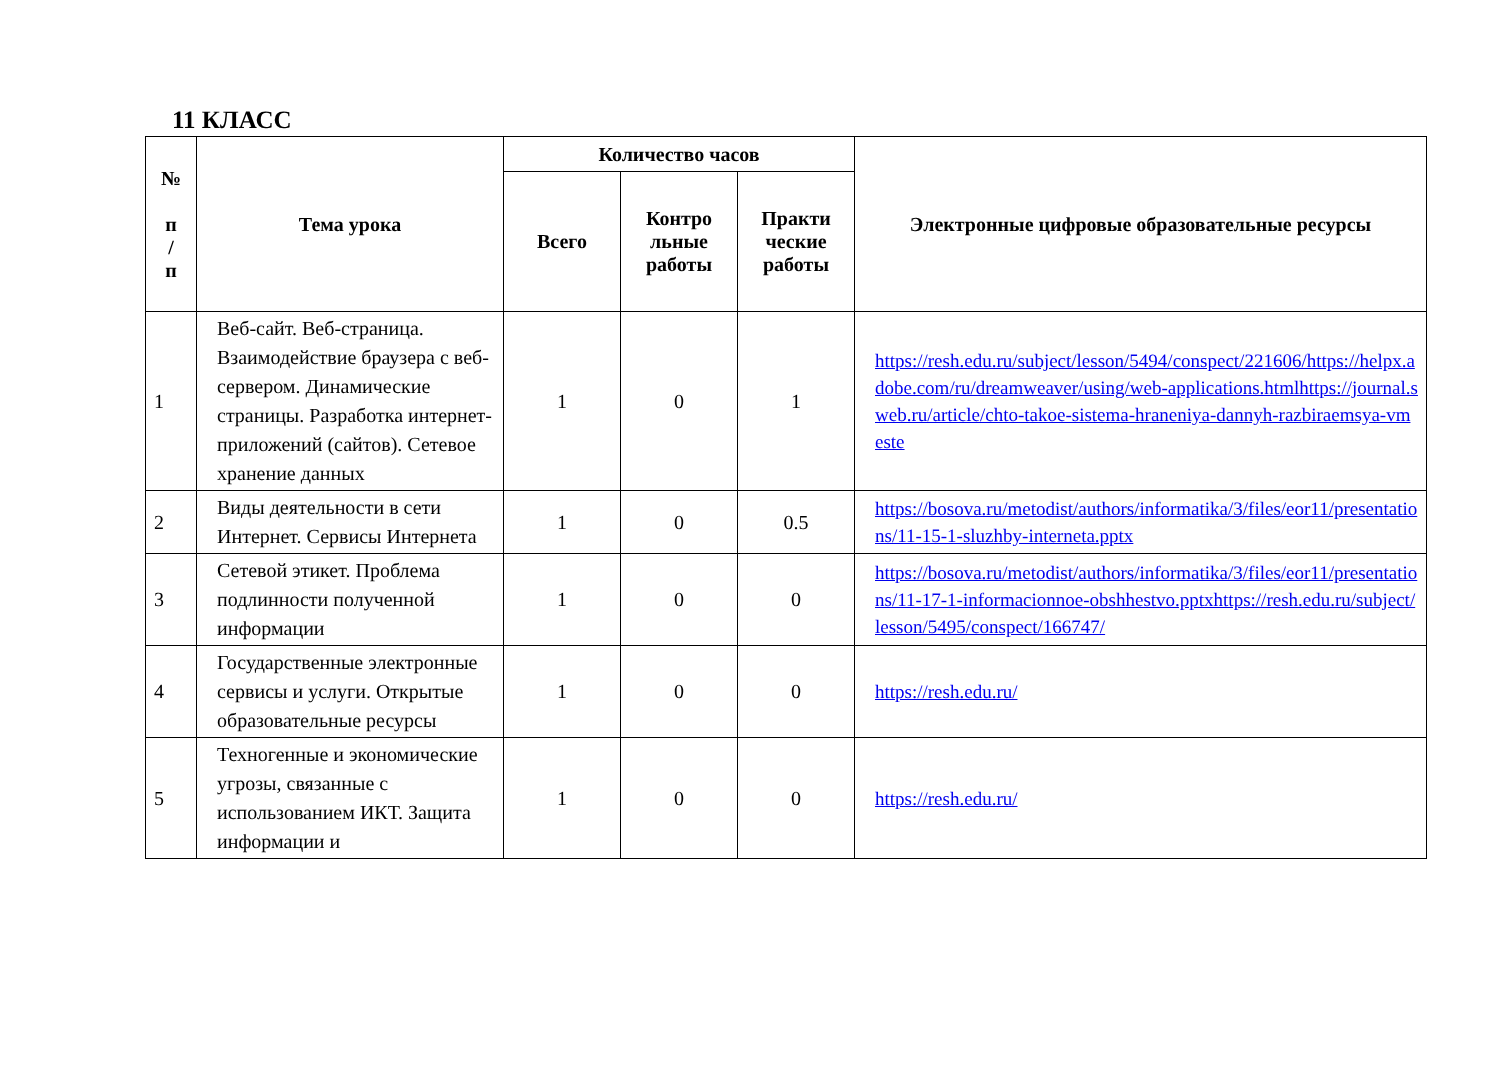11 КЛАСС
| № п / п | Тема урока | Количество часов | | | Электронные цифровые образовательные ресурсы |
| --- | --- | --- | --- | --- | --- |
| | | Всего | Контро льные работы | Практи ческие работы | |
| 1 | Веб-сайт. Веб-страница. Взаимодействие браузера с веб-сервером. Динамические страницы. Разработка интернет-приложений (сайтов). Сетевое хранение данных | 1 | 0 | 1 | https://resh.edu.ru/subject/lesson/5494/conspect/221606/https://helpx.adobe.com/ru/dreamweaver/using/web-applications.htmlhttps://journal.sweb.ru/article/chto-takoe-sistema-hraneniya-dannyh-razbiraemsya-vmeste |
| 2 | Виды деятельности в сети Интернет. Сервисы Интернета | 1 | 0 | 0.5 | https://bosova.ru/metodist/authors/informatika/3/files/eor11/presentations/11-15-1-sluzhby-interneta.pptx |
| 3 | Сетевой этикет. Проблема подлинности полученной информации | 1 | 0 | 0 | https://bosova.ru/metodist/authors/informatika/3/files/eor11/presentations/11-17-1-informacionnoe-obshhestvo.pptxhttps://resh.edu.ru/subject/lesson/5495/conspect/166747/ |
| 4 | Государственные электронные сервисы и услуги. Открытые образовательные ресурсы | 1 | 0 | 0 | https://resh.edu.ru/ |
| 5 | Техногенные и экономические угрозы, связанные с использованием ИКТ. Защита информации и | 1 | 0 | 0 | https://resh.edu.ru/ |